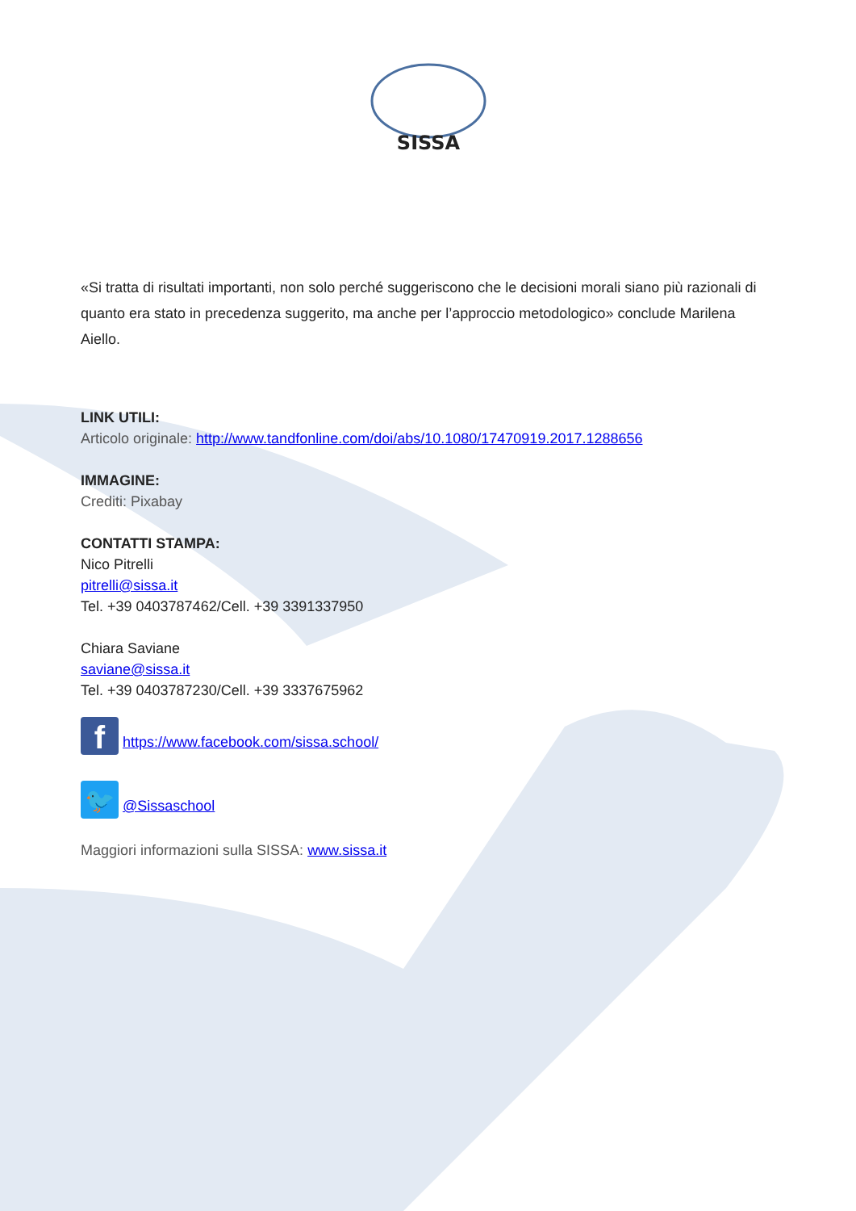SISSA
«Si tratta di risultati importanti, non solo perché suggeriscono che le decisioni morali siano più razionali di quanto era stato in precedenza suggerito, ma anche per l’approccio metodologico» conclude Marilena Aiello.
LINK UTILI:
Articolo originale: http://www.tandfonline.com/doi/abs/10.1080/17470919.2017.1288656
IMMAGINE:
Crediti: Pixabay
CONTATTI STAMPA:
Nico Pitrelli
pitrelli@sissa.it
Tel. +39 0403787462/Cell. +39 3391337950
Chiara Saviane
saviane@sissa.it
Tel. +39 0403787230/Cell. +39 3337675962
f https://www.facebook.com/sissa.school/
🐦 @Sissaschool
Maggiori informazioni sulla SISSA: www.sissa.it